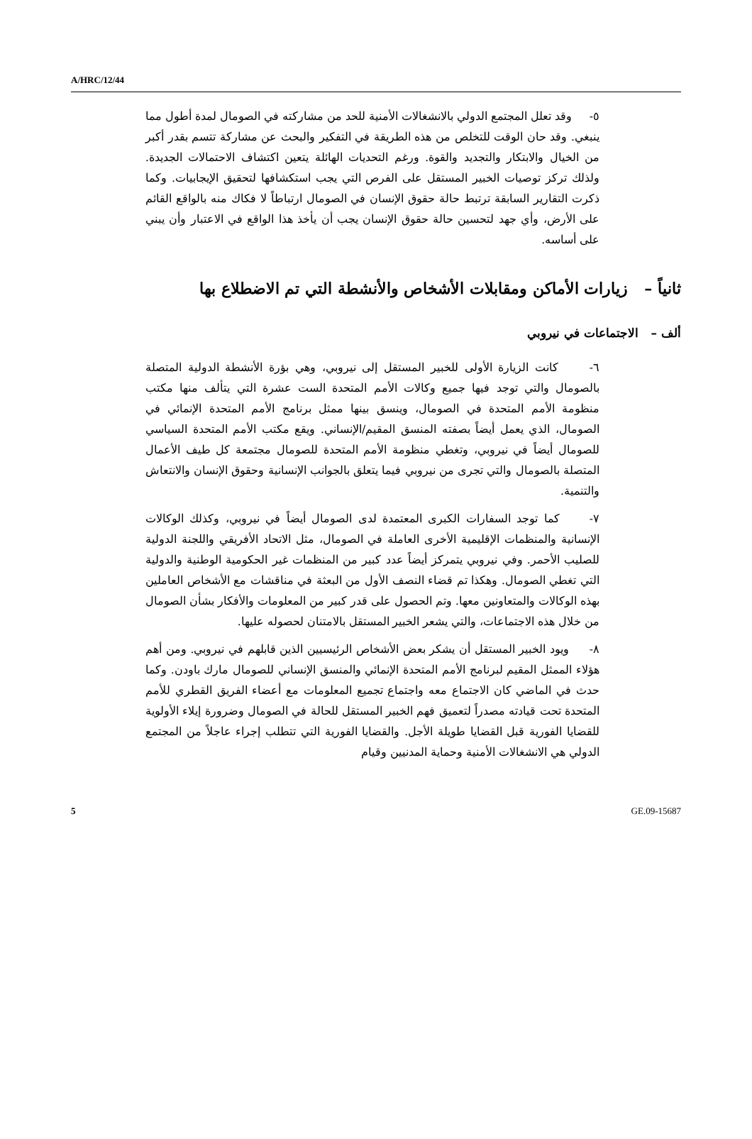A/HRC/12/44
٥- وقد تعلل المجتمع الدولي بالانشغالات الأمنية للحد من مشاركته في الصومال لمدة أطول مما ينبغي. وقد حان الوقت للتخلص من هذه الطريقة في التفكير والبحث عن مشاركة تتسم بقدر أكبر من الخيال والابتكار والتجديد والقوة. ورغم التحديات الهائلة يتعين اكتشاف الاحتمالات الجديدة. ولذلك تركز توصيات الخبير المستقل على الفرص التي يجب استكشافها لتحقيق الإيجابيات. وكما ذكرت التقارير السابقة ترتبط حالة حقوق الإنسان في الصومال ارتباطاً لا فكاك منه بالواقع القائم على الأرض، وأي جهد لتحسين حالة حقوق الإنسان يجب أن يأخذ هذا الواقع في الاعتبار وأن يبني على أساسه.
ثانياً – زيارات الأماكن ومقابلات الأشخاص والأنشطة التي تم الاضطلاع بها
ألف – الاجتماعات في نيروبي
٦- كانت الزيارة الأولى للخبير المستقل إلى نيروبي، وهي بؤرة الأنشطة الدولية المتصلة بالصومال والتي توجد فيها جميع وكالات الأمم المتحدة الست عشرة التي يتألف منها مكتب منظومة الأمم المتحدة في الصومال، وينسق بينها ممثل برنامج الأمم المتحدة الإنمائي في الصومال، الذي يعمل أيضاً بصفته المنسق المقيم/الإنساني. ويقع مكتب الأمم المتحدة السياسي للصومال أيضاً في نيروبي، وتغطي منظومة الأمم المتحدة للصومال مجتمعة كل طيف الأعمال المتصلة بالصومال والتي تجرى من نيروبي فيما يتعلق بالجوانب الإنسانية وحقوق الإنسان والانتعاش والتنمية.
٧- كما توجد السفارات الكبرى المعتمدة لدى الصومال أيضاً في نيروبي، وكذلك الوكالات الإنسانية والمنظمات الإقليمية الأخرى العاملة في الصومال، مثل الاتحاد الأفريقي واللجنة الدولية للصليب الأحمر. وفي نيروبي يتمركز أيضاً عدد كبير من المنظمات غير الحكومية الوطنية والدولية التي تغطي الصومال. وهكذا تم قضاء النصف الأول من البعثة في مناقشات مع الأشخاص العاملين بهذه الوكالات والمتعاونين معها. وتم الحصول على قدر كبير من المعلومات والأفكار بشأن الصومال من خلال هذه الاجتماعات، والتي يشعر الخبير المستقل بالامتنان لحصوله عليها.
٨- ويود الخبير المستقل أن يشكر بعض الأشخاص الرئيسيين الذين قابلهم في نيروبي. ومن أهم هؤلاء الممثل المقيم لبرنامج الأمم المتحدة الإنمائي والمنسق الإنساني للصومال مارك باودن. وكما حدث في الماضي كان الاجتماع معه واجتماع تجميع المعلومات مع أعضاء الفريق القطري للأمم المتحدة تحت قيادته مصدراً لتعميق فهم الخبير المستقل للحالة في الصومال وضرورة إيلاء الأولوية للقضايا الفورية قبل القضايا طويلة الأجل. والقضايا الفورية التي تتطلب إجراء عاجلاً من المجتمع الدولي هي الانشغالات الأمنية وحماية المدنيين وقيام
5 GE.09-15687